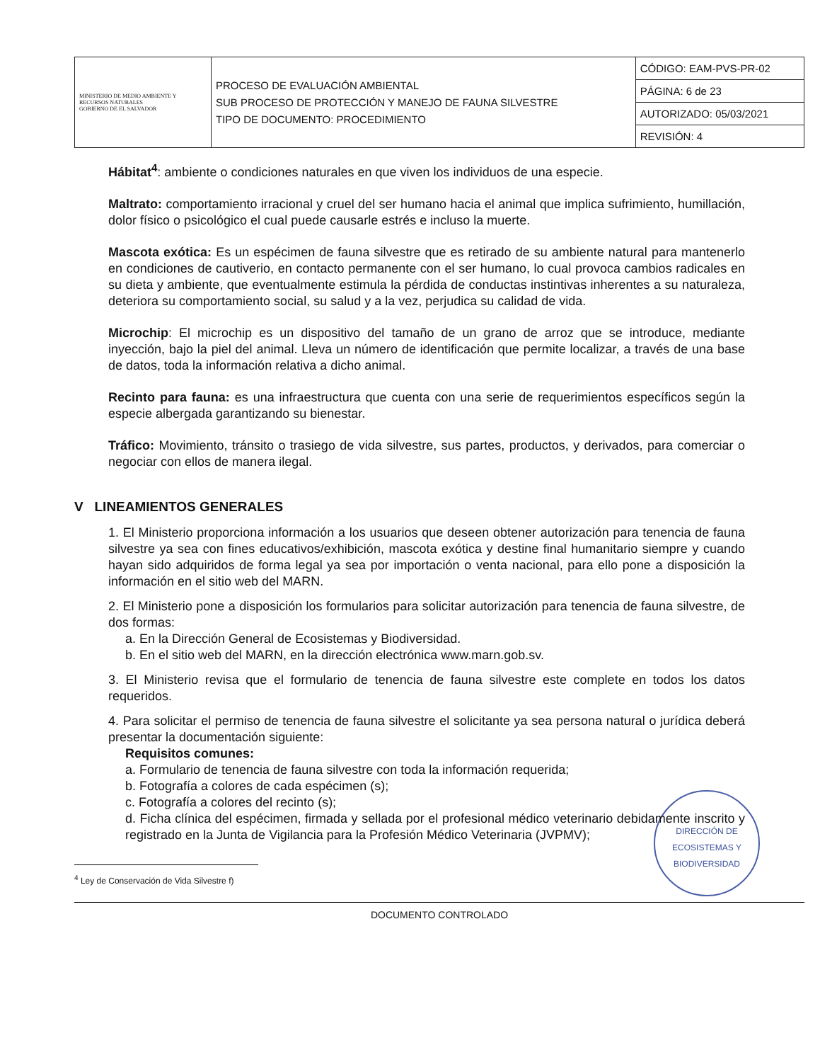| MINISTERIO DE MEDIO AMBIENTE Y RECURSOS NATURALES GOBIERNO DE EL SALVADOR | PROCESO DE EVALUACIÓN AMBIENTAL SUB PROCESO DE PROTECCIÓN Y MANEJO DE FAUNA SILVESTRE TIPO DE DOCUMENTO: PROCEDIMIENTO | CÓDIGO: EAM-PVS-PR-02 |
| | | PÁGINA: 6 de 23 |
| | | AUTORIZADO: 05/03/2021 |
| | | REVISIÓN: 4 |
Hábitat<sup>4</sup>: ambiente o condiciones naturales en que viven los individuos de una especie.
Maltrato: comportamiento irracional y cruel del ser humano hacia el animal que implica sufrimiento, humillación, dolor físico o psicológico el cual puede causarle estrés e incluso la muerte.
Mascota exótica: Es un espécimen de fauna silvestre que es retirado de su ambiente natural para mantenerlo en condiciones de cautiverio, en contacto permanente con el ser humano, lo cual provoca cambios radicales en su dieta y ambiente, que eventualmente estimula la pérdida de conductas instintivas inherentes a su naturaleza, deteriora su comportamiento social, su salud y a la vez, perjudica su calidad de vida.
Microchip: El microchip es un dispositivo del tamaño de un grano de arroz que se introduce, mediante inyección, bajo la piel del animal. Lleva un número de identificación que permite localizar, a través de una base de datos, toda la información relativa a dicho animal.
Recinto para fauna: es una infraestructura que cuenta con una serie de requerimientos específicos según la especie albergada garantizando su bienestar.
Tráfico: Movimiento, tránsito o trasiego de vida silvestre, sus partes, productos, y derivados, para comerciar o negociar con ellos de manera ilegal.
V LINEAMIENTOS GENERALES
1. El Ministerio proporciona información a los usuarios que deseen obtener autorización para tenencia de fauna silvestre ya sea con fines educativos/exhibición, mascota exótica y destine final humanitario siempre y cuando hayan sido adquiridos de forma legal ya sea por importación o venta nacional, para ello pone a disposición la información en el sitio web del MARN.
2. El Ministerio pone a disposición los formularios para solicitar autorización para tenencia de fauna silvestre, de dos formas:
a. En la Dirección General de Ecosistemas y Biodiversidad.
b. En el sitio web del MARN, en la dirección electrónica www.marn.gob.sv.
3. El Ministerio revisa que el formulario de tenencia de fauna silvestre este complete en todos los datos requeridos.
4. Para solicitar el permiso de tenencia de fauna silvestre el solicitante ya sea persona natural o jurídica deberá presentar la documentación siguiente:
Requisitos comunes:
a. Formulario de tenencia de fauna silvestre con toda la información requerida;
b. Fotografía a colores de cada espécimen (s);
c. Fotografía a colores del recinto (s);
d. Ficha clínica del espécimen, firmada y sellada por el profesional médico veterinario debidamente inscrito y registrado en la Junta de Vigilancia para la Profesión Médico Veterinaria (JVPMV);
<sup>4</sup> Ley de Conservación de Vida Silvestre f)
DIRECCIÓN DE ECOSISTEMAS Y BIODIVERSIDAD
DOCUMENTO CONTROLADO